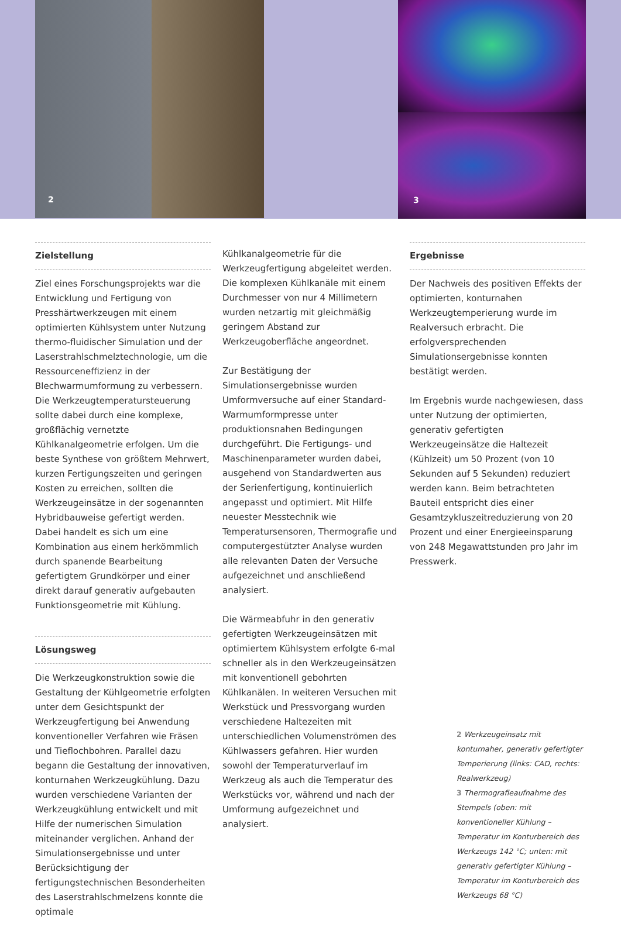2
3
Zielstellung
Ziel eines Forschungsprojekts war die Entwicklung und Fertigung von Presshärtwerkzeugen mit einem optimierten Kühlsystem unter Nutzung thermo-fluidischer Simulation und der Laserstrahlschmelztechnologie, um die Ressourceneffizienz in der Blechwarmumformung zu verbessern. Die Werkzeugtemperatursteuerung sollte dabei durch eine komplexe, großflächig vernetzte Kühlkanalgeometrie erfolgen. Um die beste Synthese von größtem Mehrwert, kurzen Fertigungszeiten und geringen Kosten zu erreichen, sollten die Werkzeugeinsätze in der sogenannten Hybridbauweise gefertigt werden. Dabei handelt es sich um eine Kombination aus einem herkömmlich durch spanende Bearbeitung gefertigtem Grundkörper und einer direkt darauf generativ aufgebauten Funktionsgeometrie mit Kühlung.
Lösungsweg
Die Werkzeugkonstruktion sowie die Gestaltung der Kühlgeometrie erfolgten unter dem Gesichtspunkt der Werkzeugfertigung bei Anwendung konventioneller Verfahren wie Fräsen und Tieflochbohren. Parallel dazu begann die Gestaltung der innovativen, konturnahen Werkzeugkühlung. Dazu wurden verschiedene Varianten der Werkzeugkühlung entwickelt und mit Hilfe der numerischen Simulation miteinander verglichen. Anhand der Simulationsergebnisse und unter Berücksichtigung der fertigungstechnischen Besonderheiten des Laserstrahlschmelzens konnte die optimale
Kühlkanalgeometrie für die Werkzeugfertigung abgeleitet werden. Die komplexen Kühlkanäle mit einem Durchmesser von nur 4 Millimetern wurden netzartig mit gleichmäßig geringem Abstand zur Werkzeugoberfläche angeordnet.
Zur Bestätigung der Simulationsergebnisse wurden Umformversuche auf einer Standard-Warmumformpresse unter produktionsnahen Bedingungen durchgeführt. Die Fertigungs- und Maschinenparameter wurden dabei, ausgehend von Standardwerten aus der Serienfertigung, kontinuierlich angepasst und optimiert. Mit Hilfe neuester Messtechnik wie Temperatursensoren, Thermografie und computergestützter Analyse wurden alle relevanten Daten der Versuche aufgezeichnet und anschließend analysiert.
Die Wärmeabfuhr in den generativ gefertigten Werkzeugeinsätzen mit optimiertem Kühlsystem erfolgte 6-mal schneller als in den Werkzeugeinsätzen mit konventionell gebohrten Kühlkanälen. In weiteren Versuchen mit Werkstück und Pressvorgang wurden verschiedene Haltezeiten mit unterschiedlichen Volumenströmen des Kühlwassers gefahren. Hier wurden sowohl der Temperaturverlauf im Werkzeug als auch die Temperatur des Werkstücks vor, während und nach der Umformung aufgezeichnet und analysiert.
Ergebnisse
Der Nachweis des positiven Effekts der optimierten, konturnahen Werkzeugtemperierung wurde im Realversuch erbracht. Die erfolgversprechenden Simulationsergebnisse konnten bestätigt werden.
Im Ergebnis wurde nachgewiesen, dass unter Nutzung der optimierten, generativ gefertigten Werkzeugeinsätze die Haltezeit (Kühlzeit) um 50 Prozent (von 10 Sekunden auf 5 Sekunden) reduziert werden kann. Beim betrachteten Bauteil entspricht dies einer Gesamtzykluszeitreduzierung von 20 Prozent und einer Energieeinsparung von 248 Megawattstunden pro Jahr im Presswerk.
2 Werkzeugeinsatz mit konturnaher, generativ gefertigter Temperierung (links: CAD, rechts: Realwerkzeug)
3 Thermografieaufnahme des Stempels (oben: mit konventioneller Kühlung – Temperatur im Konturbereich des Werkzeugs 142 °C; unten: mit generativ gefertigter Kühlung – Temperatur im Konturbereich des Werkzeugs 68 °C)